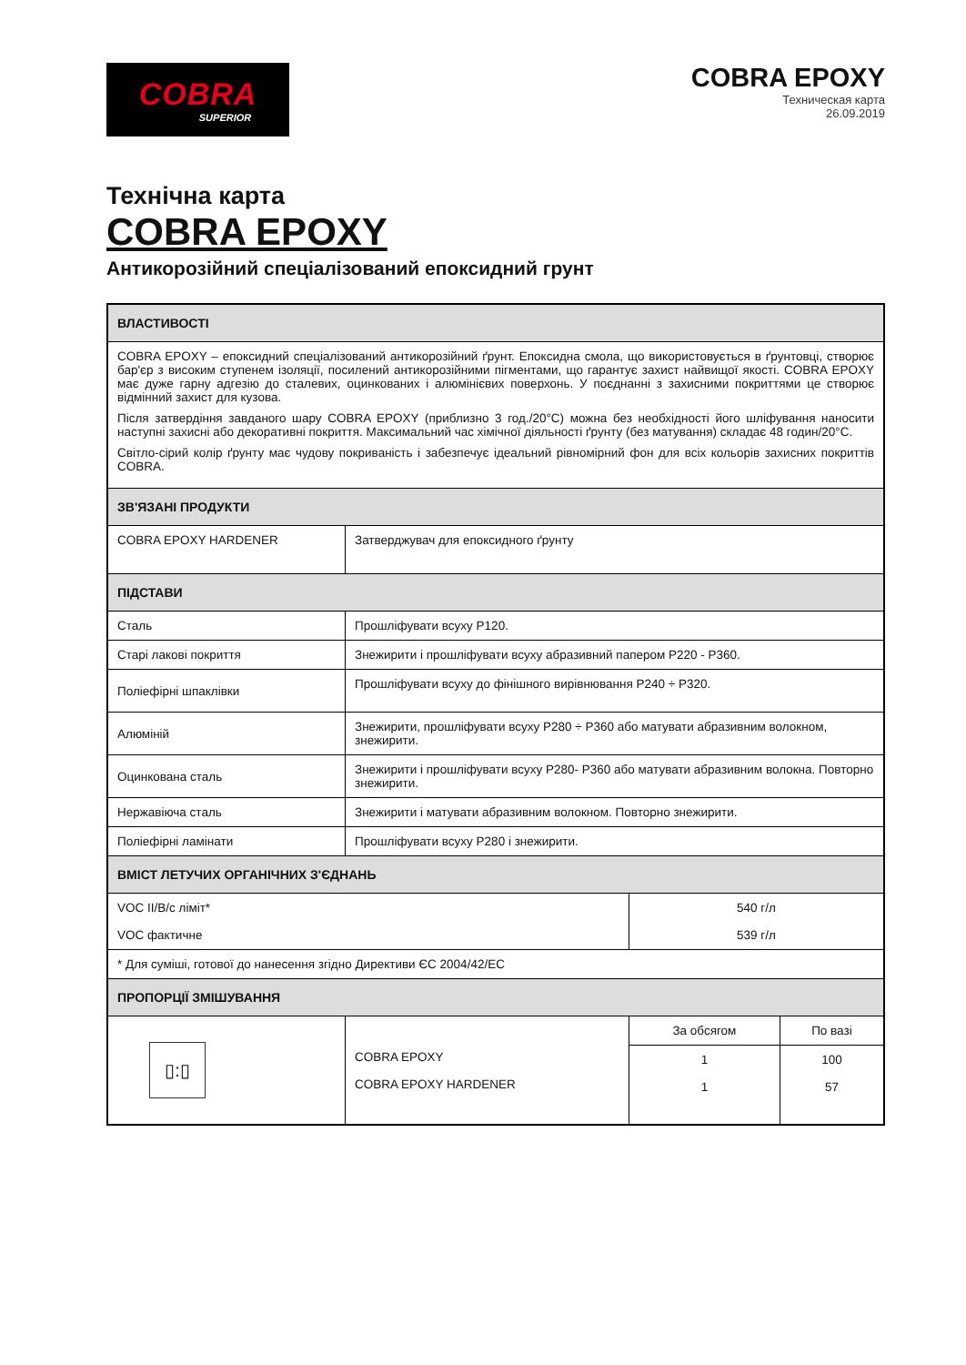COBRA
SUPERIOR
COBRA EPOXY
Техническая карта
26.09.2019
Технічна карта
COBRA EPOXY
Антикорозійний спеціалізований епоксидний грунт
| ВЛАСТИВОСТІ | | | |
| --- | --- | --- | --- |
| COBRA EPOXY – епоксидний спеціалізований антикорозійний ґрунт. Епоксидна смола, що використовується в ґрунтовці, створює бар'єр з високим ступенем ізоляції, посилений антикорозійними пігментами, що гарантує захист найвищої якості. COBRA EPOXY має дуже гарну адгезію до сталевих, оцинкованих і алюмінієвих поверхонь. У поєднанні з захисними покриттями це створює відмінний захист для кузова. Після затвердіння завданого шару COBRA EPOXY (приблизно 3 год./20°C) можна без необхідності його шліфування наносити наступні захисні або декоративні покриття. Максимальний час хімічної діяльності ґрунту (без матування) складає 48 годин/20°C. Світло-сірий колір ґрунту має чудову покриваність і забезпечує ідеальний рівномірний фон для всіх кольорів захисних покриттів COBRA. | | | |
| ЗВ'ЯЗАНІ ПРОДУКТИ | | | |
| COBRA EPOXY HARDENER | Затверджувач для епоксидного ґрунту | | |
| ПІДСТАВИ | | | |
| Сталь | Прошліфувати всуху P120. | | |
| Старі лакові покриття | Знежирити і прошліфувати всуху абразивний папером P220 - P360. | | |
| Поліефірні шпаклівки | Прошліфувати всуху до фінішного вирівнювання P240 ÷ P320. | | |
| Алюміній | Знежирити, прошліфувати всуху P280 ÷ P360 або матувати абразивним волокном, знежирити. | | |
| Оцинкована сталь | Знежирити і прошліфувати всуху P280- P360 або матувати абразивним волокна. Повторно знежирити. | | |
| Нержавіюча сталь | Знежирити і матувати абразивним волокном. Повторно знежирити. | | |
| Поліефірні ламінати | Прошліфувати всуху P280 і знежирити. | | |
| ВМІСТ ЛЕТУЧИХ ОРГАНІЧНИХ З'ЄДНАНЬ | | | |
| VOC II/B/c ліміт* VOC фактичне | | 540 г/л 539 г/л | |
| * Для суміші, готової до нанесення згідно Директиви ЄС 2004/42/ЕС | | | |
| ПРОПОРЦІЇ ЗМІШУВАННЯ | | | |
| ▯:▯ | COBRA EPOXY COBRA EPOXY HARDENER | За обсягом | По вазі |
| | | 1 1 | 100 57 |